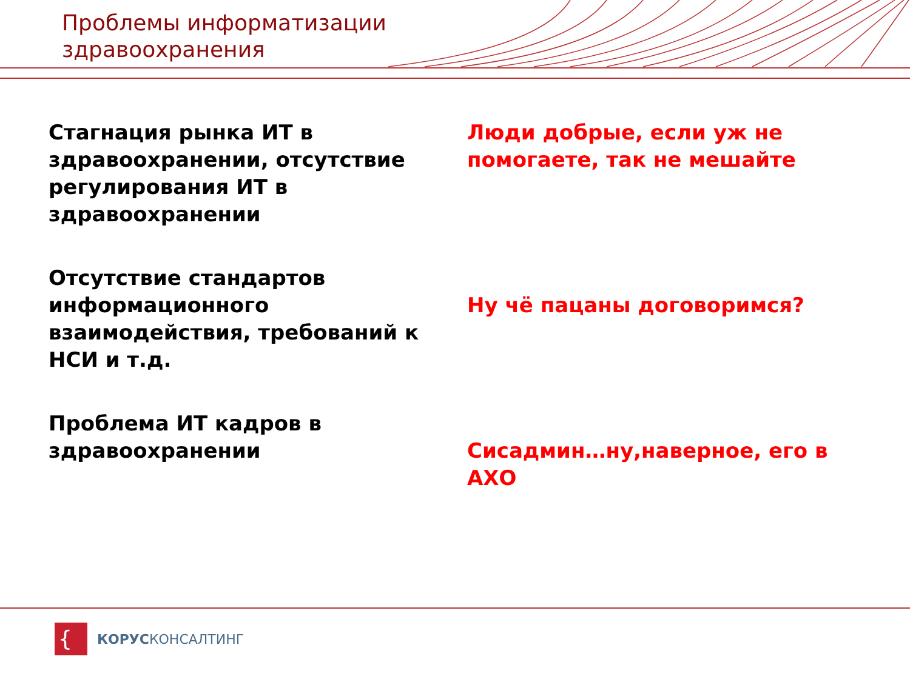Проблемы информатизации
здравоохранения
Стагнация рынка ИТ в здравоохранении, отсутствие регулирования ИТ в здравоохранении
Люди добрые, если уж не помогаете, так не мешайте
Отсутствие стандартов информационного взаимодействия, требований к НСИ и т.д.
Ну чё пацаны договоримся?
Проблема ИТ кадров в здравоохранении
Сисадмин…ну,наверное, его в АХО
{
КОРУСКОНСАЛТИНГ